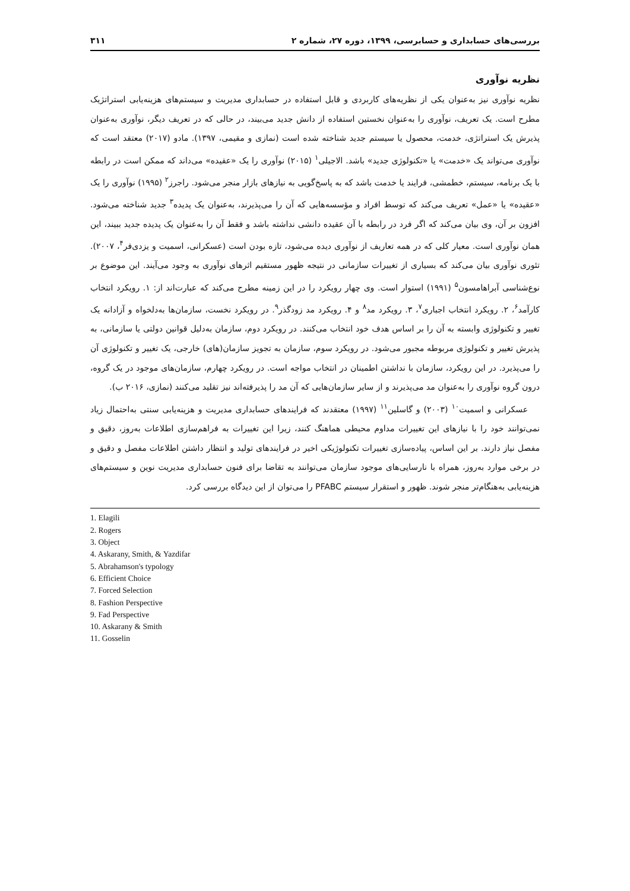بررسی‌های حسابداری و حسابرسی، ۱۳۹۹، دوره ۲۷، شماره ۲ ۳۱۱
نظریه نوآوری
نظریه نوآوری نیز به‌عنوان یکی از نظریه‌های کاربردی و قابل استفاده در حسابداری مدیریت و سیستم‌های هزینه‌یابی استراتژیک مطرح است. یک تعریف، نوآوری را به‌عنوان نخستین استفاده از دانش جدید می‌بیند، در حالی که در تعریف دیگر، نوآوری به‌عنوان پذیرش یک استراتژی، خدمت، محصول یا سیستم جدید شناخته شده است (نمازی و مقیمی، ۱۳۹۷). مادو (۲۰۱۷) معتقد است که نوآوری می‌تواند یک «خدمت» یا «تکنولوژی جدید» باشد. الاجیلی<sup>۱</sup> (۲۰۱۵) نوآوری را یک «عقیده» می‌داند که ممکن است در رابطه با یک برنامه، سیستم، خطمشی، فرایند یا خدمت باشد که به پاسخ‌گویی به نیازهای بازار منجر می‌شود. راجرز<sup>۲</sup> (۱۹۹۵) نوآوری را یک «عقیده» یا «عمل» تعریف می‌کند که توسط افراد و مؤسسه‌هایی که آن را می‌پذیرند، به‌عنوان یک پدیده<sup>۳</sup> جدید شناخته می‌شود. افزون بر آن، وی بیان می‌کند که اگر فرد در رابطه با آن عقیده دانشی نداشته باشد و فقط آن را به‌عنوان یک پدیده جدید ببیند، این همان نوآوری است. معیار کلی که در همه تعاریف از نوآوری دیده می‌شود، تازه بودن است (عسکرانی، اسمیت و یزدی‌فر<sup>۴</sup>، ۲۰۰۷). تئوری نوآوری بیان می‌کند که بسیاری از تغییرات سازمانی در نتیجه ظهور مستقیم اثرهای نوآوری به وجود می‌آیند. این موضوع بر نوع‌شناسی آبراهامسون<sup>۵</sup> (۱۹۹۱) استوار است. وی چهار رویکرد را در این زمینه مطرح می‌کند که عبارت‌اند از: ۱. رویکرد انتخاب کارآمد<sup>۶</sup>، ۲. رویکرد انتخاب اجباری<sup>۷</sup>، ۳. رویکرد مد<sup>۸</sup> و ۴. رویکرد مد زودگذر<sup>۹</sup>. در رویکرد نخست، سازمان‌ها به‌دلخواه و آزادانه یک تغییر و تکنولوژی وابسته به آن را بر اساس هدف خود انتخاب می‌کنند. در رویکرد دوم، سازمان به‌دلیل قوانین دولتی یا سازمانی، به پذیرش تغییر و تکنولوژی مربوطه مجبور می‌شود. در رویکرد سوم، سازمان به تجویز سازمان(های) خارجی، یک تغییر و تکنولوژی آن را می‌پذیرد. در این رویکرد، سازمان با نداشتن اطمینان در انتخاب مواجه است. در رویکرد چهارم، سازمان‌های موجود در یک گروه، درون گروه نوآوری را به‌عنوان مد می‌پذیرند و از سایر سازمان‌هایی که آن مد را پذیرفته‌اند نیز تقلید می‌کنند (نمازی، ۲۰۱۶ ب).
عسکرانی و اسمیت<sup>۱۰</sup> (۲۰۰۳) و گاسلین<sup>۱۱</sup> (۱۹۹۷) معتقدند که فرایندهای حسابداری مدیریت و هزینه‌یابی سنتی به‌احتمال زیاد نمی‌توانند خود را با نیازهای این تغییرات مداوم محیطی هماهنگ کنند، زیرا این تغییرات به فراهم‌سازی اطلاعات به‌روز، دقیق و مفصل نیاز دارند. بر این اساس، پیاده‌سازی تغییرات تکنولوژیکی اخیر در فرایندهای تولید و انتظار داشتن اطلاعات مفصل و دقیق و در برخی موارد به‌روز، همراه با نارسایی‌های موجود سازمان می‌توانند به تقاضا برای فنون حسابداری مدیریت نوین و سیستم‌های هزینه‌یابی به‌هنگام‌تر منجر شوند. ظهور و استقرار سیستم PFABC را می‌توان از این دیدگاه بررسی کرد.
1. Elagili
2. Rogers
3. Object
4. Askarany, Smith, & Yazdifar
5. Abrahamson's typology
6. Efficient Choice
7. Forced Selection
8. Fashion Perspective
9. Fad Perspective
10. Askarany & Smith
11. Gosselin